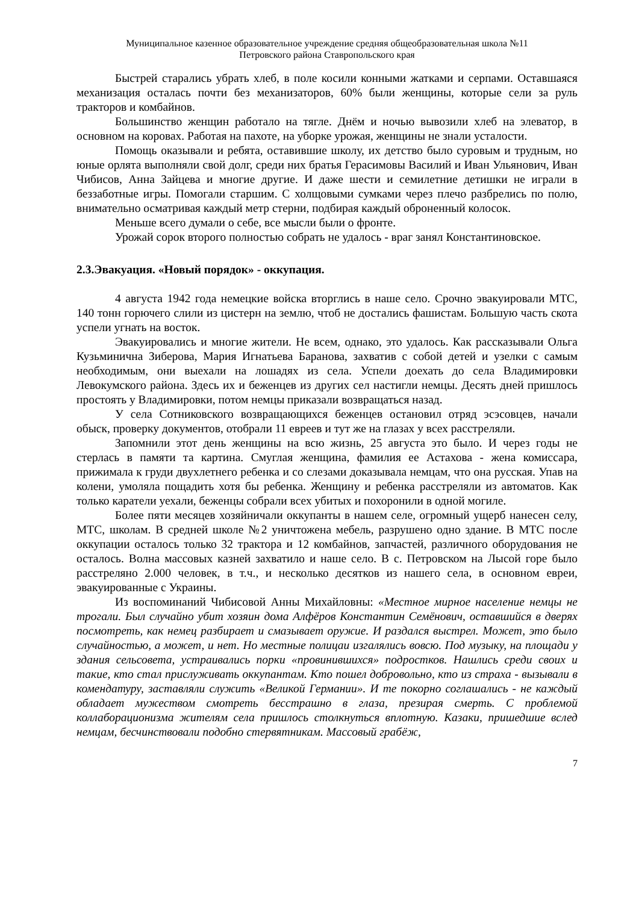Муниципальное казенное образовательное учреждение средняя общеобразовательная школа №11
Петровского района Ставропольского края
Быстрей старались убрать хлеб, в поле косили конными жатками и серпами. Оставшаяся механизация осталась почти без механизаторов, 60% были женщины, которые сели за руль тракторов и комбайнов.
Большинство женщин работало на тягле. Днём и ночью вывозили хлеб на элеватор, в основном на коровах. Работая на пахоте, на уборке урожая, женщины не знали усталости.
Помощь оказывали и ребята, оставившие школу, их детство было суровым и трудным, но юные орлята выполняли свой долг, среди них братья Герасимовы Василий и Иван Ульянович, Иван Чибисов, Анна Зайцева и многие другие. И даже шести и семилетние детишки не играли в беззаботные игры. Помогали старшим. С холщовыми сумками через плечо разбрелись по полю, внимательно осматривая каждый метр стерни, подбирая каждый оброненный колосок.
Меньше всего думали о себе, все мысли были о фронте.
Урожай сорок второго полностью собрать не удалось - враг занял Константиновское.
2.3.Эвакуация. «Новый порядок» - оккупация.
4 августа 1942 года немецкие войска вторглись в наше село. Срочно эвакуировали МТС, 140 тонн горючего слили из цистерн на землю, чтоб не достались фашистам. Большую часть скота успели угнать на восток.
Эвакуировались и многие жители. Не всем, однако, это удалось. Как рассказывали Ольга Кузьминична Зиберова, Мария Игнатьева Баранова, захватив с собой детей и узелки с самым необходимым, они выехали на лошадях из села. Успели доехать до села Владимировки Левокумского района. Здесь их и беженцев из других сел настигли немцы. Десять дней пришлось простоять у Владимировки, потом немцы приказали возвращаться назад.
У села Сотниковского возвращающихся беженцев остановил отряд эсэсовцев, начали обыск, проверку документов, отобрали 11 евреев и тут же на глазах у всех расстреляли.
Запомнили этот день женщины на всю жизнь, 25 августа это было. И через годы не стерлась в памяти та картина. Смуглая женщина, фамилия ее Астахова - жена комиссара, прижимала к груди двухлетнего ребенка и со слезами доказывала немцам, что она русская. Упав на колени, умоляла пощадить хотя бы ребенка. Женщину и ребенка расстреляли из автоматов. Как только каратели уехали, беженцы собрали всех убитых и похоронили в одной могиле.
Более пяти месяцев хозяйничали оккупанты в нашем селе, огромный ущерб нанесен селу, МТС, школам. В средней школе №2 уничтожена мебель, разрушено одно здание. В МТС после оккупации осталось только 32 трактора и 12 комбайнов, запчастей, различного оборудования не осталось. Волна массовых казней захватило и наше село. В с. Петровском на Лысой горе было расстреляно 2.000 человек, в т.ч., и несколько десятков из нашего села, в основном евреи, эвакуированные с Украины.
Из воспоминаний Чибисовой Анны Михайловны: «Местное мирное население немцы не трогали. Был случайно убит хозяин дома Алфёров Константин Семёнович, оставшийся в дверях посмотреть, как немец разбирает и смазывает оружие. И раздался выстрел. Может, это было случайностью, а может, и нет. Но местные полицаи изгалялись вовсю. Под музыку, на площади у здания сельсовета, устраивались порки «провинившихся» подростков. Нашлись среди своих и такие, кто стал прислуживать оккупантам. Кто пошел добровольно, кто из страха - вызывали в комендатуру, заставляли служить «Великой Германии». И те покорно соглашались - не каждый обладает мужеством смотреть бесстрашно в глаза, презирая смерть. С проблемой коллаборационизма жителям села пришлось столкнуться вплотную. Казаки, пришедшие вслед немцам, бесчинствовали подобно стервятникам. Массовый грабёж,
7